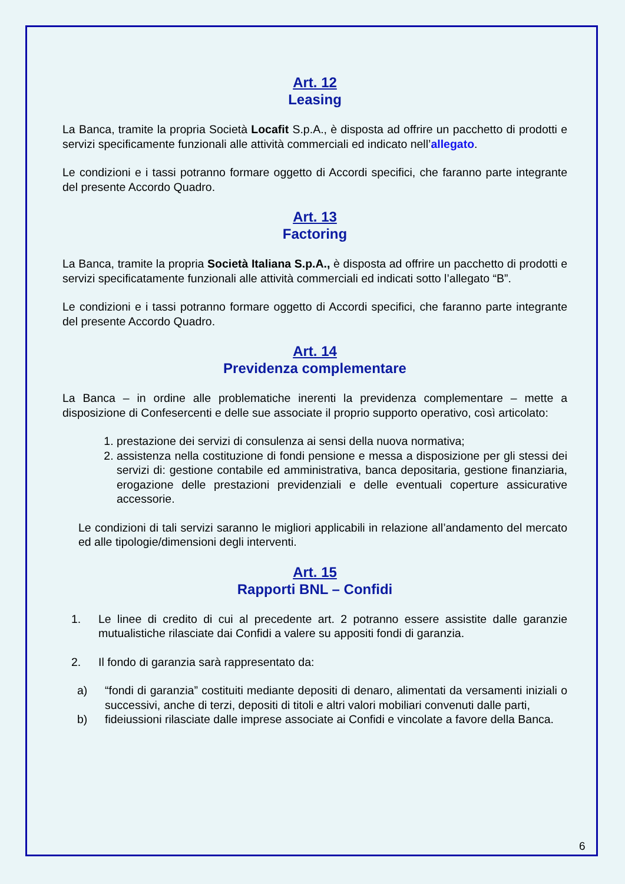Art. 12
Leasing
La Banca, tramite la propria Società Locafit S.p.A., è disposta ad offrire un pacchetto di prodotti e servizi specificamente funzionali alle attività commerciali ed indicato nell’allegato.
Le condizioni e i tassi potranno formare oggetto di Accordi specifici, che faranno parte integrante del presente Accordo Quadro.
Art. 13
Factoring
La Banca, tramite la propria Società Italiana S.p.A., è disposta ad offrire un pacchetto di prodotti e servizi specificatamente funzionali alle attività commerciali ed indicati sotto l’allegato “B”.
Le condizioni e i tassi potranno formare oggetto di Accordi specifici, che faranno parte integrante del presente Accordo Quadro.
Art. 14
Previdenza complementare
La Banca – in ordine alle problematiche inerenti la previdenza complementare – mette a disposizione di Confesercenti e delle sue associate il proprio supporto operativo, così articolato:
1. prestazione dei servizi di consulenza ai sensi della nuova normativa;
2. assistenza nella costituzione di fondi pensione e messa a disposizione per gli stessi dei servizi di: gestione contabile ed amministrativa, banca depositaria, gestione finanziaria, erogazione delle prestazioni previdenziali e delle eventuali coperture assicurative accessorie.
Le condizioni di tali servizi saranno le migliori applicabili in relazione all’andamento del mercato ed alle tipologie/dimensioni degli interventi.
Art. 15
Rapporti BNL – Confidi
1. Le linee di credito di cui al precedente art. 2 potranno essere assistite dalle garanzie mutualistiche rilasciate dai Confidi a valere su appositi fondi di garanzia.
2. Il fondo di garanzia sarà rappresentato da:
a) “fondi di garanzia” costituiti mediante depositi di denaro, alimentati da versamenti iniziali o successivi, anche di terzi, depositi di titoli e altri valori mobiliari convenuti dalle parti,
b) fideiussioni rilasciate dalle imprese associate ai Confidi e vincolate a favore della Banca.
6